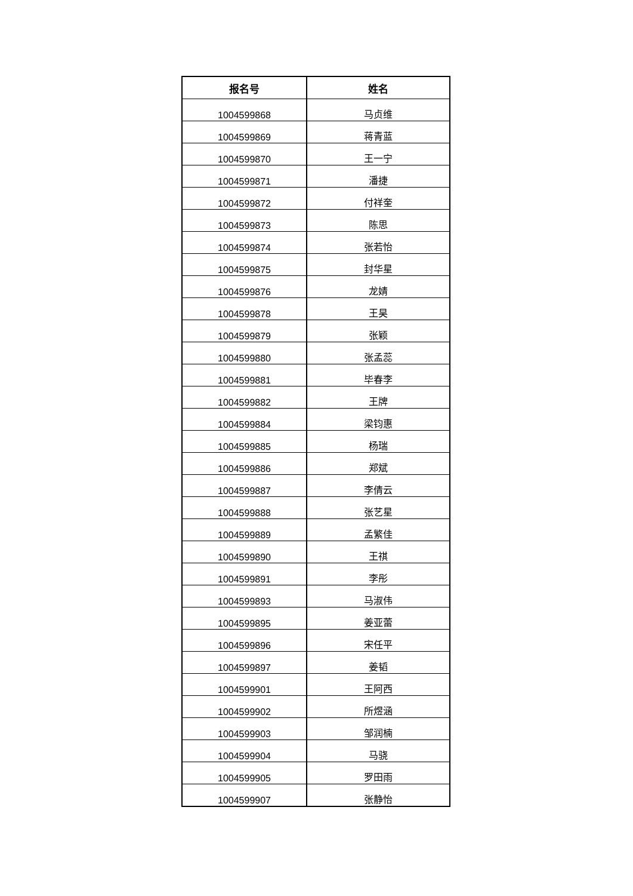| 报名号 | 姓名 |
| --- | --- |
| 1004599868 | 马贞维 |
| 1004599869 | 蒋青蓝 |
| 1004599870 | 王一宁 |
| 1004599871 | 潘捷 |
| 1004599872 | 付祥奎 |
| 1004599873 | 陈思 |
| 1004599874 | 张若怡 |
| 1004599875 | 封华星 |
| 1004599876 | 龙婧 |
| 1004599878 | 王昊 |
| 1004599879 | 张颖 |
| 1004599880 | 张孟蕊 |
| 1004599881 | 毕春李 |
| 1004599882 | 王牌 |
| 1004599884 | 梁钧惠 |
| 1004599885 | 杨瑞 |
| 1004599886 | 郑斌 |
| 1004599887 | 李倩云 |
| 1004599888 | 张艺星 |
| 1004599889 | 孟繁佳 |
| 1004599890 | 王祺 |
| 1004599891 | 李彤 |
| 1004599893 | 马淑伟 |
| 1004599895 | 姜亚蕾 |
| 1004599896 | 宋任平 |
| 1004599897 | 姜韬 |
| 1004599901 | 王阿西 |
| 1004599902 | 所煜涵 |
| 1004599903 | 邹润楠 |
| 1004599904 | 马骁 |
| 1004599905 | 罗田雨 |
| 1004599907 | 张静怡 |